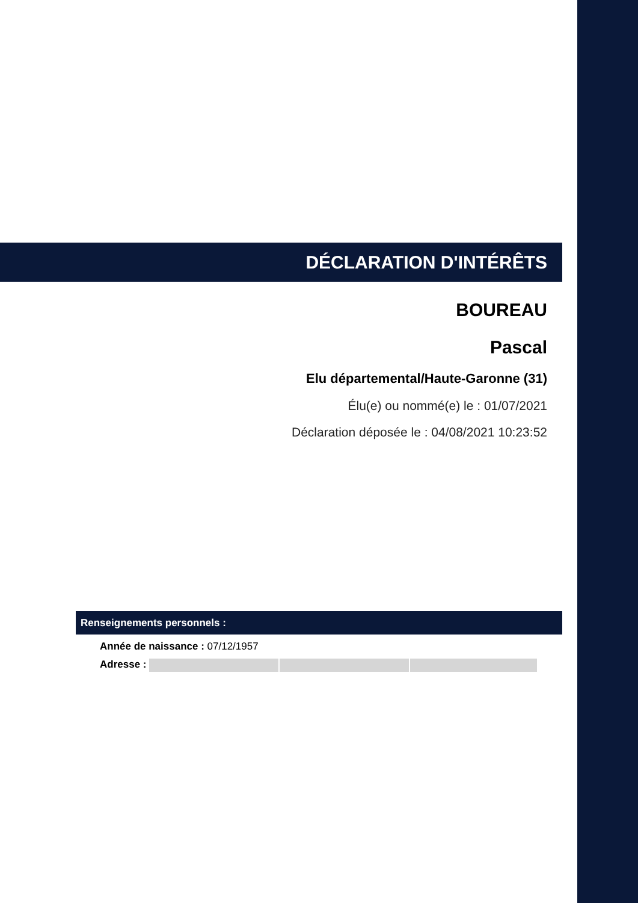DÉCLARATION D'INTÉRÊTS
BOUREAU
Pascal
Elu départemental/Haute-Garonne (31)
Élu(e) ou nommé(e) le : 01/07/2021
Déclaration déposée le : 04/08/2021 10:23:52
Renseignements personnels :
Année de naissance : 07/12/1957
Adresse :